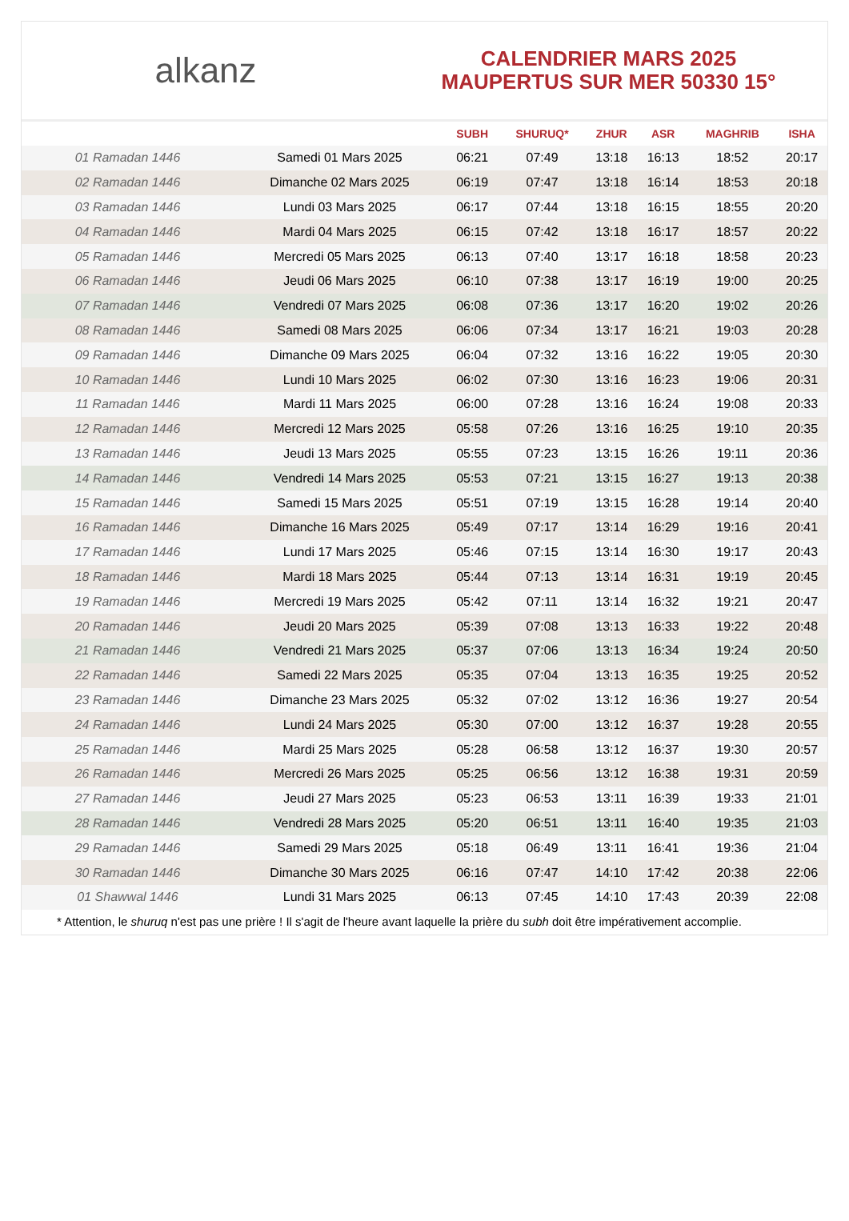alkanz
CALENDRIER MARS 2025
MAUPERTUS SUR MER 50330 15°
| | | SUBH | SHURUQ* | ZHUR | ASR | MAGHRIB | ISHA |
| --- | --- | --- | --- | --- | --- | --- | --- |
| 01 Ramadan 1446 | Samedi 01 Mars 2025 | 06:21 | 07:49 | 13:18 | 16:13 | 18:52 | 20:17 |
| 02 Ramadan 1446 | Dimanche 02 Mars 2025 | 06:19 | 07:47 | 13:18 | 16:14 | 18:53 | 20:18 |
| 03 Ramadan 1446 | Lundi 03 Mars 2025 | 06:17 | 07:44 | 13:18 | 16:15 | 18:55 | 20:20 |
| 04 Ramadan 1446 | Mardi 04 Mars 2025 | 06:15 | 07:42 | 13:18 | 16:17 | 18:57 | 20:22 |
| 05 Ramadan 1446 | Mercredi 05 Mars 2025 | 06:13 | 07:40 | 13:17 | 16:18 | 18:58 | 20:23 |
| 06 Ramadan 1446 | Jeudi 06 Mars 2025 | 06:10 | 07:38 | 13:17 | 16:19 | 19:00 | 20:25 |
| 07 Ramadan 1446 | Vendredi 07 Mars 2025 | 06:08 | 07:36 | 13:17 | 16:20 | 19:02 | 20:26 |
| 08 Ramadan 1446 | Samedi 08 Mars 2025 | 06:06 | 07:34 | 13:17 | 16:21 | 19:03 | 20:28 |
| 09 Ramadan 1446 | Dimanche 09 Mars 2025 | 06:04 | 07:32 | 13:16 | 16:22 | 19:05 | 20:30 |
| 10 Ramadan 1446 | Lundi 10 Mars 2025 | 06:02 | 07:30 | 13:16 | 16:23 | 19:06 | 20:31 |
| 11 Ramadan 1446 | Mardi 11 Mars 2025 | 06:00 | 07:28 | 13:16 | 16:24 | 19:08 | 20:33 |
| 12 Ramadan 1446 | Mercredi 12 Mars 2025 | 05:58 | 07:26 | 13:16 | 16:25 | 19:10 | 20:35 |
| 13 Ramadan 1446 | Jeudi 13 Mars 2025 | 05:55 | 07:23 | 13:15 | 16:26 | 19:11 | 20:36 |
| 14 Ramadan 1446 | Vendredi 14 Mars 2025 | 05:53 | 07:21 | 13:15 | 16:27 | 19:13 | 20:38 |
| 15 Ramadan 1446 | Samedi 15 Mars 2025 | 05:51 | 07:19 | 13:15 | 16:28 | 19:14 | 20:40 |
| 16 Ramadan 1446 | Dimanche 16 Mars 2025 | 05:49 | 07:17 | 13:14 | 16:29 | 19:16 | 20:41 |
| 17 Ramadan 1446 | Lundi 17 Mars 2025 | 05:46 | 07:15 | 13:14 | 16:30 | 19:17 | 20:43 |
| 18 Ramadan 1446 | Mardi 18 Mars 2025 | 05:44 | 07:13 | 13:14 | 16:31 | 19:19 | 20:45 |
| 19 Ramadan 1446 | Mercredi 19 Mars 2025 | 05:42 | 07:11 | 13:14 | 16:32 | 19:21 | 20:47 |
| 20 Ramadan 1446 | Jeudi 20 Mars 2025 | 05:39 | 07:08 | 13:13 | 16:33 | 19:22 | 20:48 |
| 21 Ramadan 1446 | Vendredi 21 Mars 2025 | 05:37 | 07:06 | 13:13 | 16:34 | 19:24 | 20:50 |
| 22 Ramadan 1446 | Samedi 22 Mars 2025 | 05:35 | 07:04 | 13:13 | 16:35 | 19:25 | 20:52 |
| 23 Ramadan 1446 | Dimanche 23 Mars 2025 | 05:32 | 07:02 | 13:12 | 16:36 | 19:27 | 20:54 |
| 24 Ramadan 1446 | Lundi 24 Mars 2025 | 05:30 | 07:00 | 13:12 | 16:37 | 19:28 | 20:55 |
| 25 Ramadan 1446 | Mardi 25 Mars 2025 | 05:28 | 06:58 | 13:12 | 16:37 | 19:30 | 20:57 |
| 26 Ramadan 1446 | Mercredi 26 Mars 2025 | 05:25 | 06:56 | 13:12 | 16:38 | 19:31 | 20:59 |
| 27 Ramadan 1446 | Jeudi 27 Mars 2025 | 05:23 | 06:53 | 13:11 | 16:39 | 19:33 | 21:01 |
| 28 Ramadan 1446 | Vendredi 28 Mars 2025 | 05:20 | 06:51 | 13:11 | 16:40 | 19:35 | 21:03 |
| 29 Ramadan 1446 | Samedi 29 Mars 2025 | 05:18 | 06:49 | 13:11 | 16:41 | 19:36 | 21:04 |
| 30 Ramadan 1446 | Dimanche 30 Mars 2025 | 06:16 | 07:47 | 14:10 | 17:42 | 20:38 | 22:06 |
| 01 Shawwal 1446 | Lundi 31 Mars 2025 | 06:13 | 07:45 | 14:10 | 17:43 | 20:39 | 22:08 |
* Attention, le shuruq n'est pas une prière ! Il s'agit de l'heure avant laquelle la prière du subh doit être impérativement accomplie.